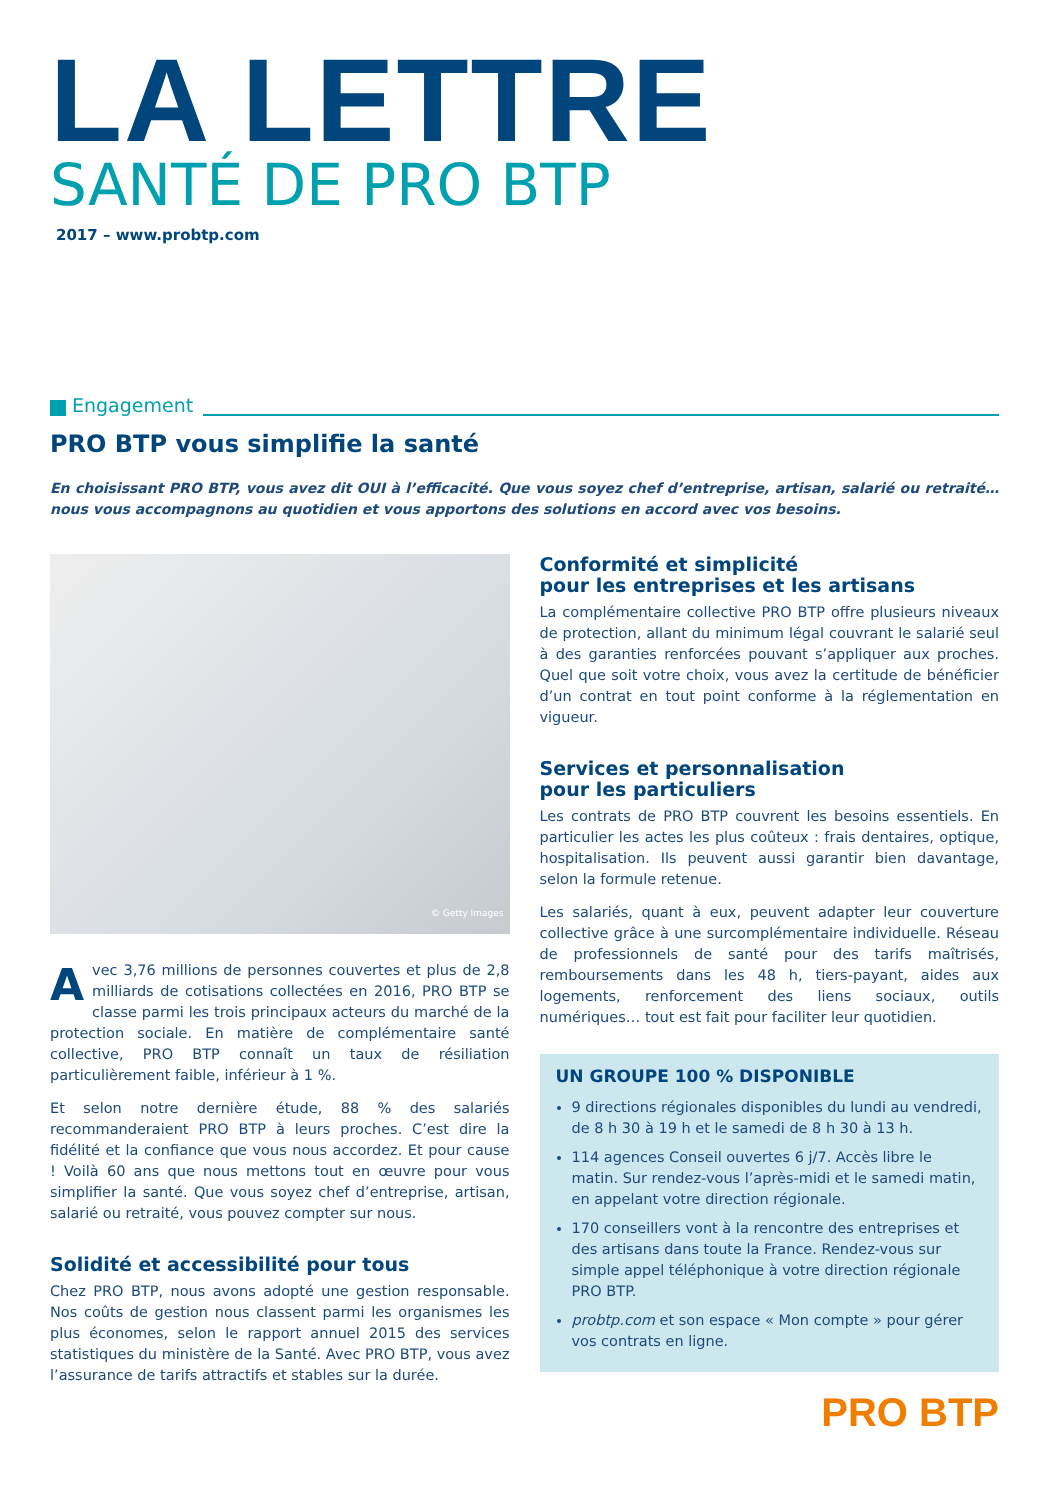LA LETTRE
SANTÉ DE PRO BTP
2017 – www.probtp.com
Engagement
PRO BTP vous simplifie la santé
En choisissant PRO BTP, vous avez dit OUI à l’efficacité. Que vous soyez chef d’entreprise, artisan, salarié ou retraité… nous vous accompagnons au quotidien et vous apportons des solutions en accord avec vos besoins.
© Getty Images
Avec 3,76 millions de personnes couvertes et plus de 2,8 milliards de cotisations collectées en 2016, PRO BTP se classe parmi les trois principaux acteurs du marché de la protection sociale. En matière de complémentaire santé collective, PRO BTP connaît un taux de résiliation particulièrement faible, inférieur à 1 %.
Et selon notre dernière étude, 88 % des salariés recommanderaient PRO BTP à leurs proches. C’est dire la fidélité et la confiance que vous nous accordez. Et pour cause ! Voilà 60 ans que nous mettons tout en œuvre pour vous simplifier la santé. Que vous soyez chef d’entreprise, artisan, salarié ou retraité, vous pouvez compter sur nous.
Solidité et accessibilité pour tous
Chez PRO BTP, nous avons adopté une gestion responsable. Nos coûts de gestion nous classent parmi les organismes les plus économes, selon le rapport annuel 2015 des services statistiques du ministère de la Santé. Avec PRO BTP, vous avez l’assurance de tarifs attractifs et stables sur la durée.
Conformité et simplicité
pour les entreprises et les artisans
La complémentaire collective PRO BTP offre plusieurs niveaux de protection, allant du minimum légal couvrant le salarié seul à des garanties renforcées pouvant s’appliquer aux proches. Quel que soit votre choix, vous avez la certitude de bénéficier d’un contrat en tout point conforme à la réglementation en vigueur.
Services et personnalisation
pour les particuliers
Les contrats de PRO BTP couvrent les besoins essentiels. En particulier les actes les plus coûteux : frais dentaires, optique, hospitalisation. Ils peuvent aussi garantir bien davantage, selon la formule retenue.
Les salariés, quant à eux, peuvent adapter leur couverture collective grâce à une surcomplémentaire individuelle. Réseau de professionnels de santé pour des tarifs maîtrisés, remboursements dans les 48 h, tiers-payant, aides aux logements, renforcement des liens sociaux, outils numériques… tout est fait pour faciliter leur quotidien.
UN GROUPE 100 % DISPONIBLE
9 directions régionales disponibles du lundi au vendredi, de 8 h 30 à 19 h et le samedi de 8 h 30 à 13 h.
114 agences Conseil ouvertes 6 j/7. Accès libre le matin. Sur rendez-vous l’après-midi et le samedi matin, en appelant votre direction régionale.
170 conseillers vont à la rencontre des entreprises et des artisans dans toute la France. Rendez-vous sur simple appel téléphonique à votre direction régionale PRO BTP.
probtp.com et son espace « Mon compte » pour gérer vos contrats en ligne.
PRO BTP